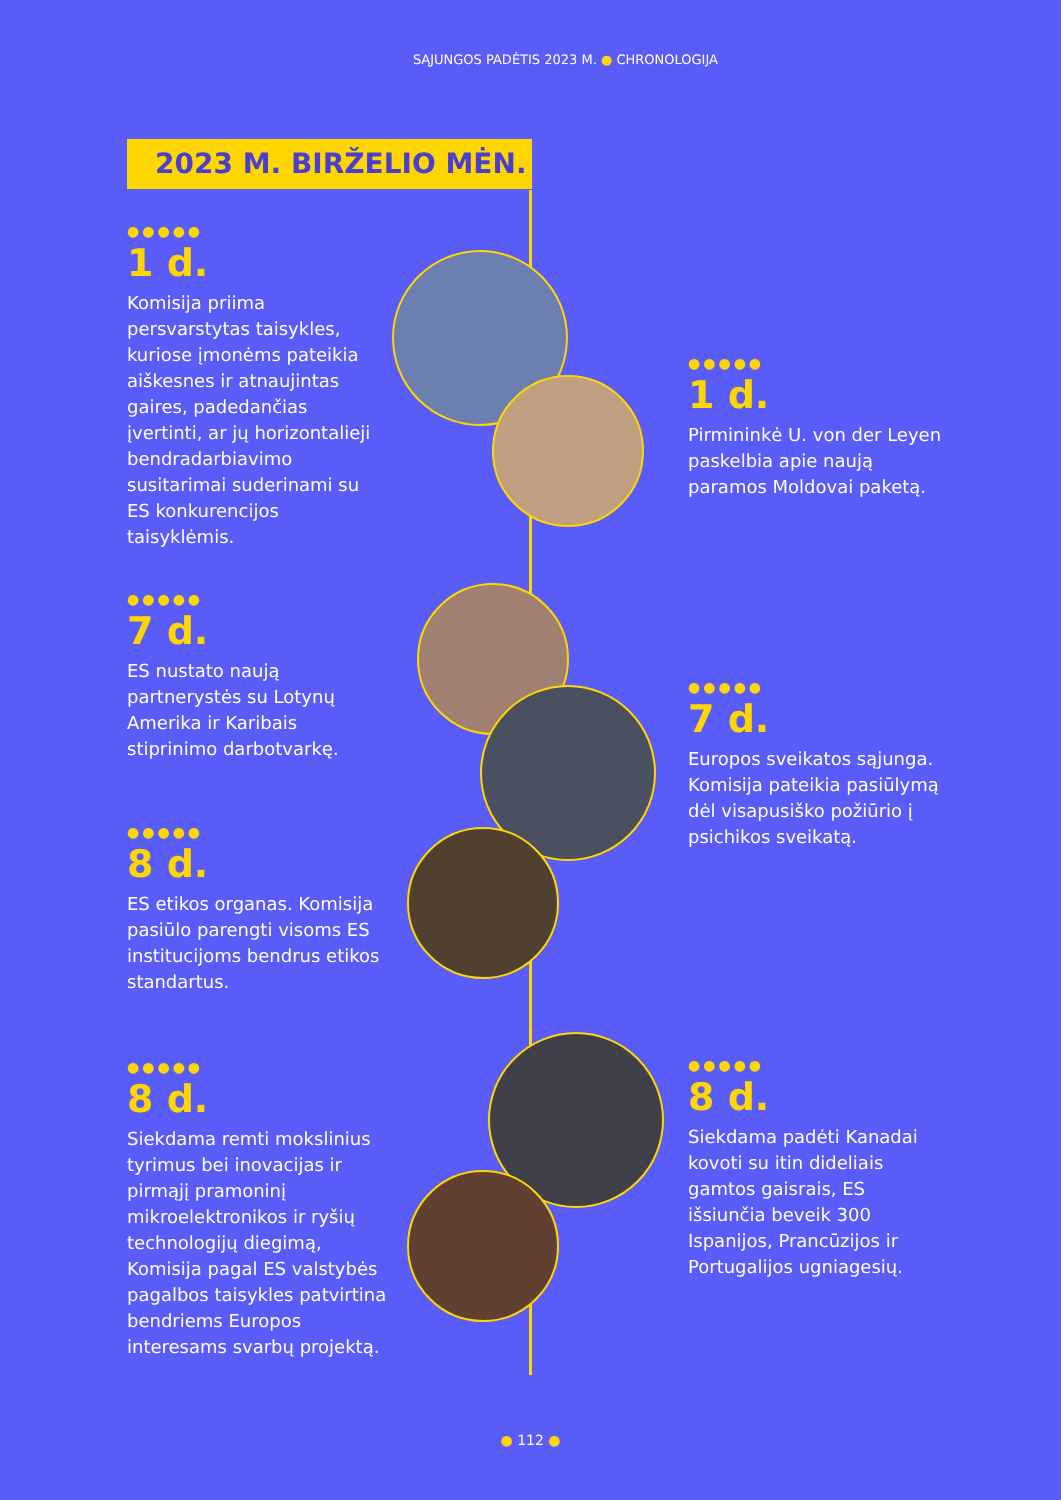SĄJUNGOS PADĖTIS 2023 M. ● CHRONOLOGIJA
2023 M. BIRŽELIO MĖN.
●●●●●
1 d.
Komisija priima persvarstytas taisykles, kuriose įmonėms pateikia aiškesnes ir atnaujintas gaires, padedančias įvertinti, ar jų horizontalieji bendradarbiavimo susitarimai suderinami su ES konkurencijos taisyklėmis.
●●●●●
1 d.
Pirmininkė U. von der Leyen paskelbia apie naują paramos Moldovai paketą.
●●●●●
7 d.
ES nustato naują partnerystės su Lotynų Amerika ir Karibais stiprinimo darbotvarkę.
●●●●●
7 d.
Europos sveikatos sąjunga. Komisija pateikia pasiūlymą dėl visapusiško požiūrio į psichikos sveikatą.
●●●●●
8 d.
ES etikos organas. Komisija pasiūlo parengti visoms ES institucijoms bendrus etikos standartus.
●●●●●
8 d.
Siekdama remti mokslinius tyrimus bei inovacijas ir pirmąjį pramoninį mikroelektronikos ir ryšių technologijų diegimą, Komisija pagal ES valstybės pagalbos taisykles patvirtina bendriems Europos interesams svarbų projektą.
●●●●●
8 d.
Siekdama padėti Kanadai kovoti su itin dideliais gamtos gaisrais, ES išsiunčia beveik 300 Ispanijos, Prancūzijos ir Portugalijos ugniagesių.
● 112 ●